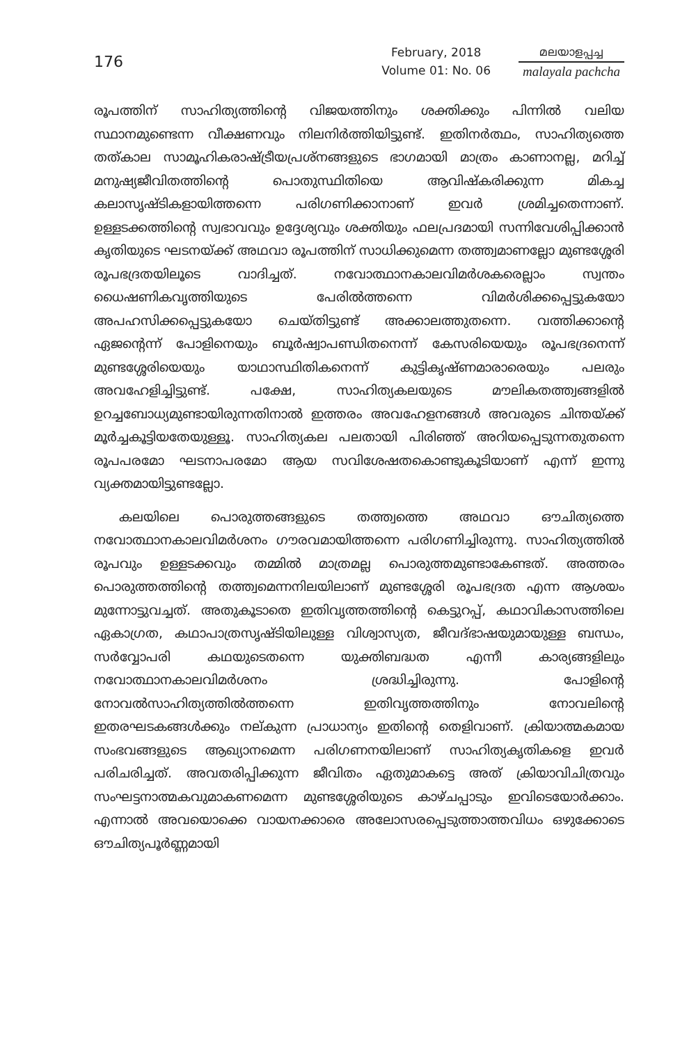176
February, 2018
Volume 01: No. 06
മലയാളപ്പച്ച
malayala pachcha
രൂപത്തിന് സാഹിത്യത്തിന്റെ വിജയത്തിനും ശക്തിക്കും പിന്നിൽ വലിയ സ്ഥാനമുണ്ടെന്ന വീക്ഷണവും നിലനിർത്തിയിട്ടുണ്ട്. ഇതിനർത്ഥം, സാഹിത്യത്തെ തത്കാല സാമൂഹികരാഷ്ട്രീയപ്രശ്നങ്ങളുടെ ഭാഗമായി മാത്രം കാണാനല്ല, മറിച്ച് മനുഷ്യജീവിതത്തിന്റെ പൊതുസ്ഥിതിയെ ആവിഷ്കരിക്കുന്ന മികച്ച കലാസൃഷ്ടികളായിത്തന്നെ പരിഗണിക്കാനാണ് ഇവർ ശ്രമിച്ചതെന്നാണ്. ഉള്ളടക്കത്തിന്റെ സ്വഭാവവും ഉദ്ദേശ്യവും ശക്തിയും ഫലപ്രദമായി സന്നിവേശിപ്പിക്കാൻ കൃതിയുടെ ഘടനയ്ക്ക് അഥവാ രൂപത്തിന് സാധിക്കുമെന്ന തത്ത്വമാണല്ലോ മുണ്ടശ്ശേരി രൂപഭദ്രതയിലൂടെ വാദിച്ചത്. നവോത്ഥാനകാലവിമർശകരെല്ലാം സ്വന്തം ധൈഷണികവൃത്തിയുടെ പേരിൽത്തന്നെ വിമർശിക്കപ്പെട്ടുകയോ അപഹസിക്കപ്പെട്ടുകയോ ചെയ്തിട്ടുണ്ട് അക്കാലത്തുതന്നെ. വത്തിക്കാന്റെ ഏജന്റെന്ന് പോളിനെയും ബൂർഷ്വാപണ്ഡിതനെന്ന് കേസരിയെയും രൂപഭദ്രനെന്ന് മുണ്ടശ്ശേരിയെയും യാഥാസ്ഥിതികനെന്ന് കുട്ടികൃഷ്ണമാരാരെയും പലരും അവഹേളിച്ചിട്ടുണ്ട്. പക്ഷേ, സാഹിത്യകലയുടെ മൗലികതത്ത്വങ്ങളിൽ ഉറച്ചബോധ്യമുണ്ടായിരുന്നതിനാൽ ഇത്തരം അവഹേളനങ്ങൾ അവരുടെ ചിന്തയ്ക്ക് മൂർച്ചകൂട്ടിയതേയുള്ളൂ. സാഹിത്യകല പലതായി പിരിഞ്ഞ് അറിയപ്പെടുന്നതുതന്നെ രൂപപരമോ ഘടനാപരമോ ആയ സവിശേഷതകൊണ്ടുകൂടിയാണ് എന്ന് ഇന്നു വ്യക്തമായിട്ടുണ്ടല്ലോ.
കലയിലെ പൊരുത്തങ്ങളുടെ തത്ത്വത്തെ അഥവാ ഔചിത്യത്തെ നവോത്ഥാനകാലവിമർശനം ഗൗരവമായിത്തന്നെ പരിഗണിച്ചിരുന്നു. സാഹിത്യത്തിൽ രൂപവും ഉള്ളടക്കവും തമ്മിൽ മാത്രമല്ല പൊരുത്തമുണ്ടാകേണ്ടത്. അത്തരം പൊരുത്തത്തിന്റെ തത്ത്വമെന്നനിലയിലാണ് മുണ്ടശ്ശേരി രൂപഭദ്രത എന്ന ആശയം മുന്നോട്ടുവച്ചത്. അതുകൂടാതെ ഇതിവൃത്തത്തിന്റെ കെട്ടുറപ്പ്, കഥാവികാസത്തിലെ ഏകാഗ്രത, കഥാപാത്രസൃഷ്ടിയിലുള്ള വിശ്വാസ്യത, ജീവദ്ഭാഷയുമായുള്ള ബന്ധം, സർവ്വോപരി കഥയുടെതന്നെ യുക്തിബദ്ധത എന്നീ കാര്യങ്ങളിലും നവോത്ഥാനകാലവിമർശനം ശ്രദ്ധിച്ചിരുന്നു. പോളിന്റെ നോവൽസാഹിത്യത്തിൽത്തന്നെ ഇതിവൃത്തത്തിനും നോവലിന്റെ ഇതരഘടകങ്ങൾക്കും നല്കുന്ന പ്രാധാന്യം ഇതിന്റെ തെളിവാണ്. ക്രിയാത്മകമായ സംഭവങ്ങളുടെ ആഖ്യാനമെന്ന പരിഗണനയിലാണ് സാഹിത്യകൃതികളെ ഇവർ പരിചരിച്ചത്. അവതരിപ്പിക്കുന്ന ജീവിതം ഏതുമാകട്ടെ അത് ക്രിയാവിചിത്രവും സംഘട്ടനാത്മകവുമാകണമെന്ന മുണ്ടശ്ശേരിയുടെ കാഴ്ചപ്പാടും ഇവിടെയോർക്കാം. എന്നാൽ അവയൊക്കെ വായനക്കാരെ അലോസരപ്പെടുത്താത്തവിധം ഒഴുക്കോടെ ഔചിത്യപൂർണ്ണമായി